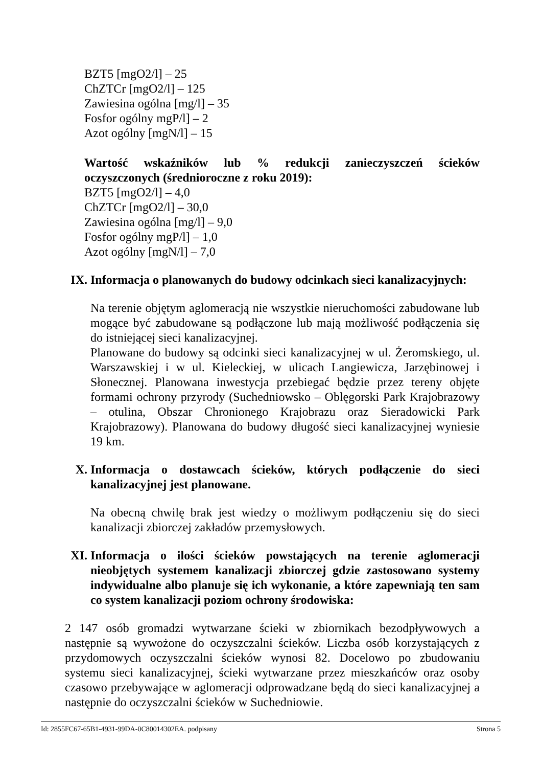BZT5 [mgO2/l] – 25
ChZTCr [mgO2/l] – 125
Zawiesina ogólna [mg/l] – 35
Fosfor ogólny mgP/l] – 2
Azot ogólny [mgN/l] – 15
Wartość wskaźników lub % redukcji zanieczyszczeń ścieków oczyszczonych (średnioroczne z roku 2019):
BZT5 [mgO2/l] – 4,0
ChZTCr [mgO2/l] – 30,0
Zawiesina ogólna [mg/l] – 9,0
Fosfor ogólny mgP/l] – 1,0
Azot ogólny [mgN/l] – 7,0
IX. Informacja o planowanych do budowy odcinkach sieci kanalizacyjnych:
Na terenie objętym aglomeracją nie wszystkie nieruchomości zabudowane lub mogące być zabudowane są podłączone lub mają możliwość podłączenia się do istniejącej sieci kanalizacyjnej.
Planowane do budowy są odcinki sieci kanalizacyjnej w ul. Żeromskiego, ul. Warszawskiej i w ul. Kieleckiej, w ulicach Langiewicza, Jarzębinowej i Słonecznej. Planowana inwestycja przebiegać będzie przez tereny objęte formami ochrony przyrody (Suchedniowsko – Oblęgorski Park Krajobrazowy – otulina, Obszar Chronionego Krajobrazu oraz Sieradowicki Park Krajobrazowy). Planowana do budowy długość sieci kanalizacyjnej wyniesie 19 km.
X. Informacja o dostawcach ścieków, których podłączenie do sieci kanalizacyjnej jest planowane.
Na obecną chwilę brak jest wiedzy o możliwym podłączeniu się do sieci kanalizacji zbiorczej zakładów przemysłowych.
XI. Informacja o ilości ścieków powstających na terenie aglomeracji nieobjętych systemem kanalizacji zbiorczej gdzie zastosowano systemy indywidualne albo planuje się ich wykonanie, a które zapewniają ten sam co system kanalizacji poziom ochrony środowiska:
2 147 osób gromadzi wytwarzane ścieki w zbiornikach bezodpływowych a następnie są wywożone do oczyszczalni ścieków. Liczba osób korzystających z przydomowych oczyszczalni ścieków wynosi 82. Docelowo po zbudowaniu systemu sieci kanalizacyjnej, ścieki wytwarzane przez mieszkańców oraz osoby czasowo przebywające w aglomeracji odprowadzane będą do sieci kanalizacyjnej a następnie do oczyszczalni ścieków w Suchedniowie.
Id: 2855FC67-65B1-4931-99DA-0C80014302EA. podpisany Strona 5